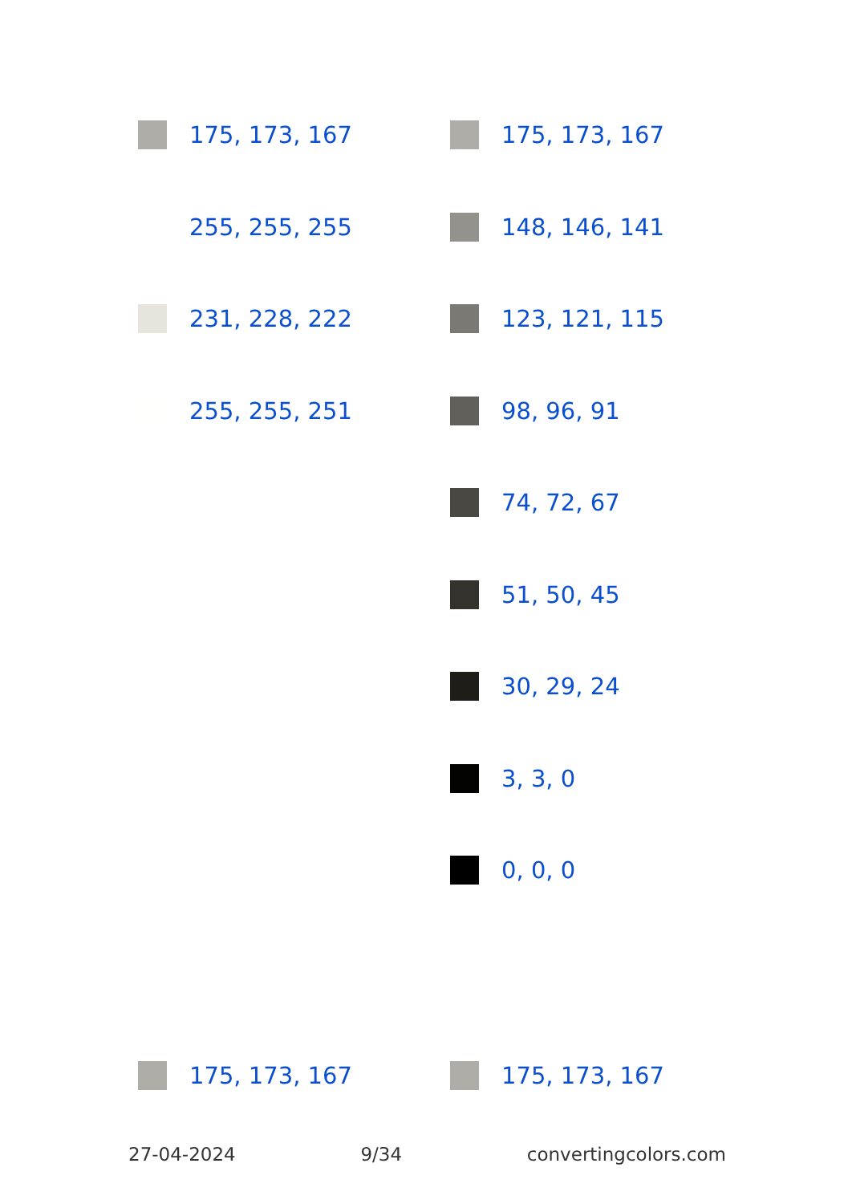175, 173, 167
255, 255, 255
231, 228, 222
255, 255, 251
175, 173, 167
148, 146, 141
123, 121, 115
98, 96, 91
74, 72, 67
51, 50, 45
30, 29, 24
3, 3, 0
0, 0, 0
175, 173, 167 175, 173, 167
27-04-2024 9/34 convertingcolors.com